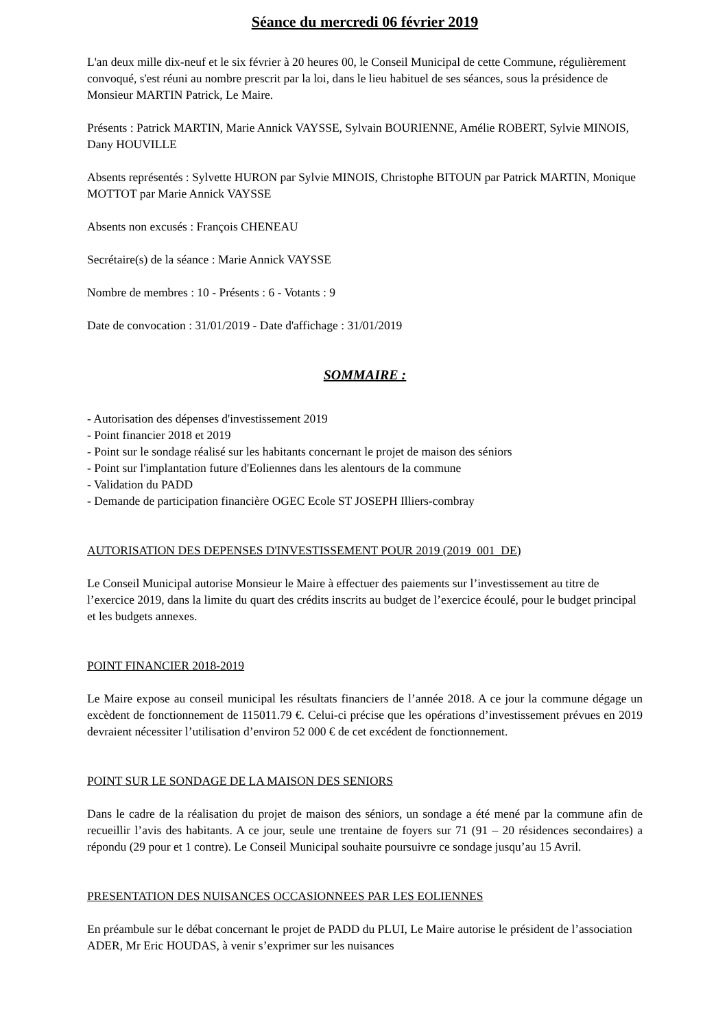Séance du mercredi 06 février 2019
L'an deux mille dix-neuf et le six février à 20 heures 00, le Conseil Municipal de cette Commune, régulièrement convoqué, s'est réuni au nombre prescrit par la loi, dans le lieu habituel de ses séances, sous la présidence de Monsieur MARTIN Patrick, Le Maire.
Présents : Patrick MARTIN, Marie Annick VAYSSE, Sylvain BOURIENNE, Amélie ROBERT, Sylvie MINOIS, Dany HOUVILLE
Absents représentés : Sylvette HURON par Sylvie MINOIS, Christophe BITOUN par Patrick MARTIN, Monique MOTTOT par Marie Annick VAYSSE
Absents non excusés : François CHENEAU
Secrétaire(s) de la séance : Marie Annick VAYSSE
Nombre de membres : 10 - Présents : 6 - Votants : 9
Date de convocation : 31/01/2019 - Date d'affichage : 31/01/2019
SOMMAIRE :
- Autorisation des dépenses d'investissement 2019
- Point financier 2018 et 2019
- Point sur le sondage réalisé sur les habitants concernant le projet de maison des séniors
- Point sur l'implantation future d'Eoliennes dans les alentours de la commune
- Validation du PADD
- Demande de participation financière OGEC Ecole ST JOSEPH Illiers-combray
AUTORISATION DES DEPENSES D'INVESTISSEMENT POUR 2019 (2019_001_DE)
Le Conseil Municipal autorise Monsieur le Maire à effectuer des paiements sur l’investissement au titre de l’exercice 2019, dans la limite du quart des crédits inscrits au budget de l’exercice écoulé, pour le budget principal et les budgets annexes.
POINT FINANCIER 2018-2019
Le Maire expose au conseil municipal les résultats financiers de l’année 2018. A ce jour la commune dégage un excèdent de fonctionnement de 115011.79 €. Celui-ci précise que les opérations d’investissement prévues en 2019 devraient nécessiter l’utilisation d’environ 52 000 € de cet excédent de fonctionnement.
POINT SUR LE SONDAGE DE LA MAISON DES SENIORS
Dans le cadre de la réalisation du projet de maison des séniors, un sondage a été mené par la commune afin de recueillir l’avis des habitants. A ce jour, seule une trentaine de foyers sur 71 (91 – 20 résidences secondaires) a répondu (29 pour et 1 contre). Le Conseil Municipal souhaite poursuivre ce sondage jusqu’au 15 Avril.
PRESENTATION DES NUISANCES OCCASIONNEES PAR LES EOLIENNES
En préambule sur le débat concernant le projet de PADD du PLUI, Le Maire autorise le président de l’association ADER, Mr Eric HOUDAS, à venir s’exprimer sur les nuisances